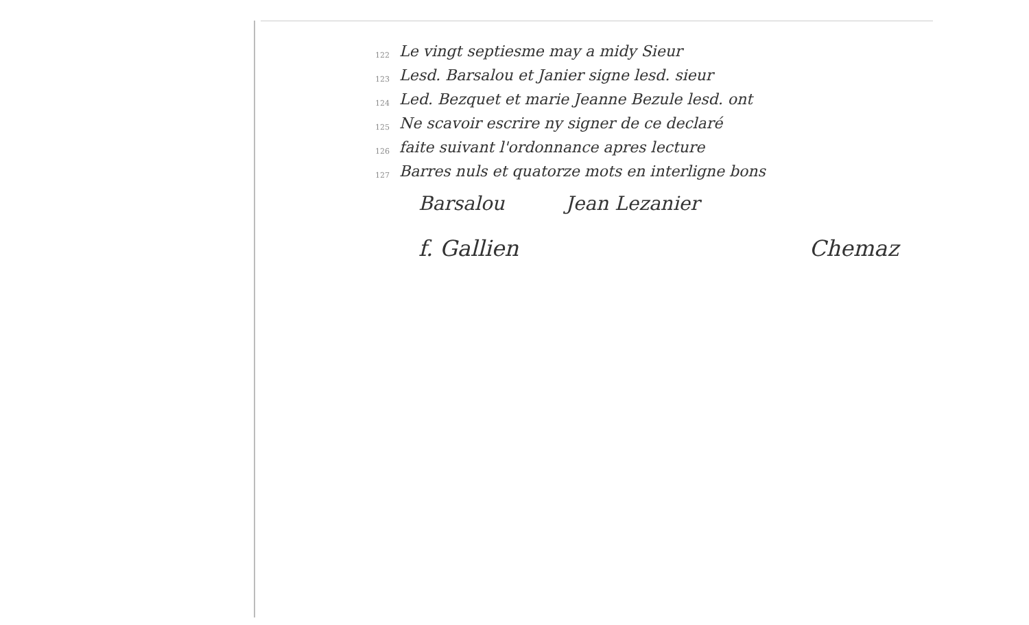122 Le vingt septiesme may a midy Sieur
123 Lesd. Barsalou et Janier signe lesd. sieur
124 Led. Bezquet et marie Jeanne Bezule lesd. ont
125 Ne scavoir escrire ny signer de ce declaré
126 faite suivant l'ordonnance apres lecture
127 Barres nuls et quatorze mots en interligne bons
Barsalou Jean Lezanier
f. Gallien Chemaz